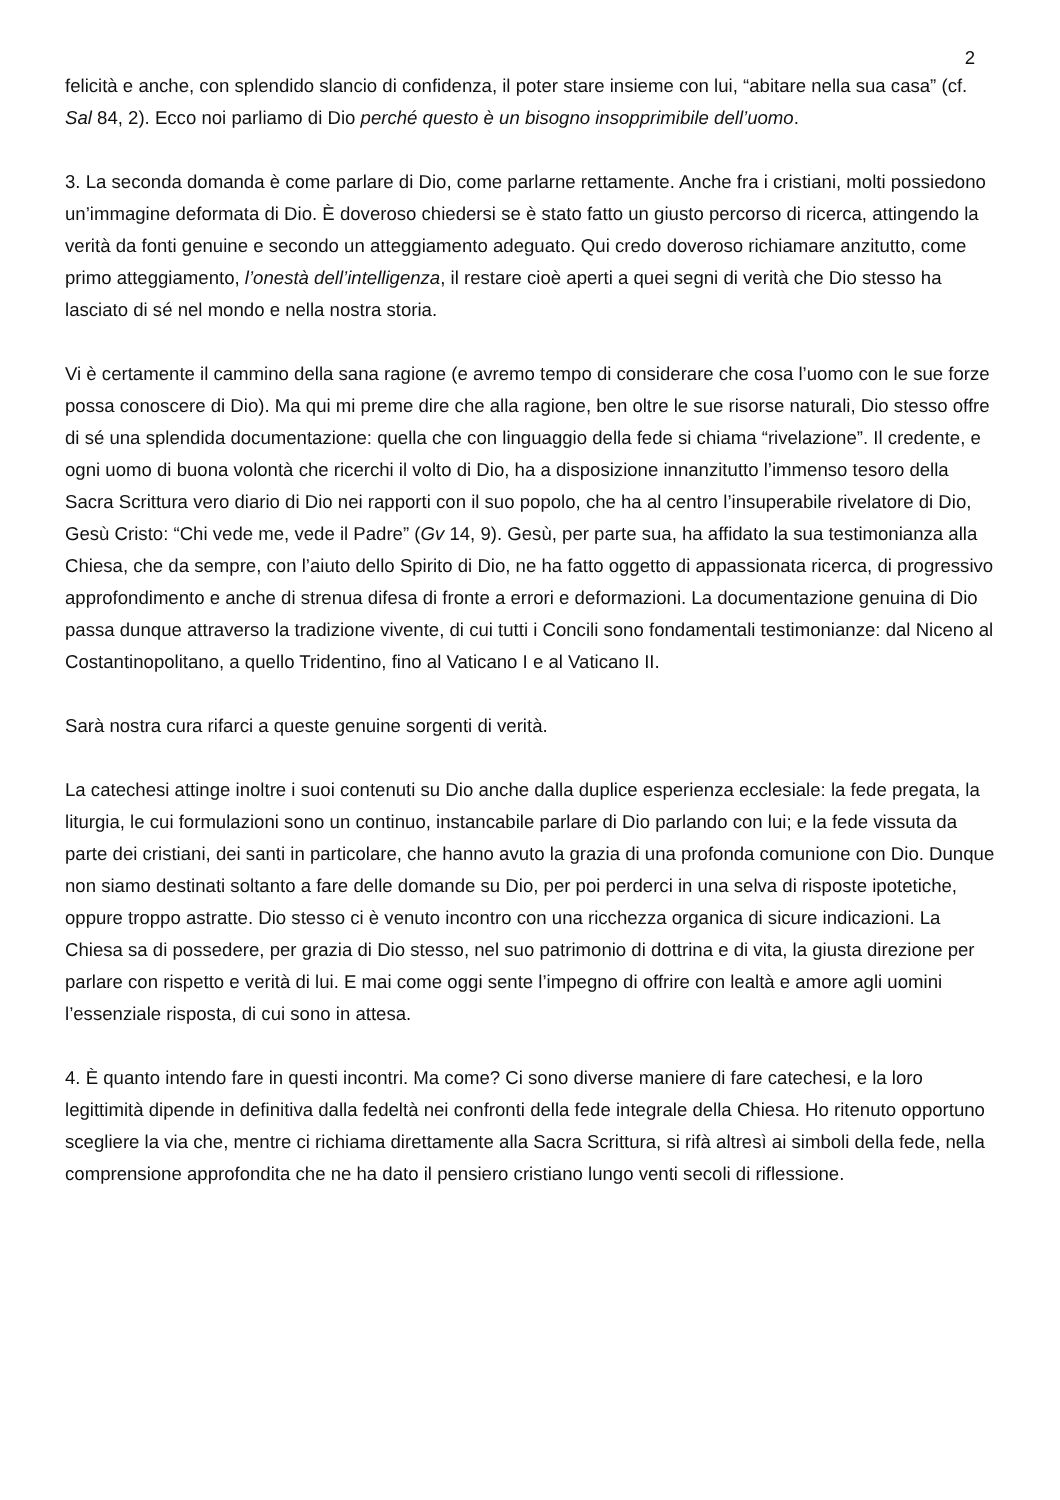2
felicità e anche, con splendido slancio di confidenza, il poter stare insieme con lui, “abitare nella sua casa” (cf. Sal 84, 2). Ecco noi parliamo di Dio perché questo è un bisogno insopprimibile dell’uomo.
3. La seconda domanda è come parlare di Dio, come parlarne rettamente. Anche fra i cristiani, molti possiedono un’immagine deformata di Dio. È doveroso chiedersi se è stato fatto un giusto percorso di ricerca, attingendo la verità da fonti genuine e secondo un atteggiamento adeguato. Qui credo doveroso richiamare anzitutto, come primo atteggiamento, l’onestà dell’intelligenza, il restare cioè aperti a quei segni di verità che Dio stesso ha lasciato di sé nel mondo e nella nostra storia.
Vi è certamente il cammino della sana ragione (e avremo tempo di considerare che cosa l’uomo con le sue forze possa conoscere di Dio). Ma qui mi preme dire che alla ragione, ben oltre le sue risorse naturali, Dio stesso offre di sé una splendida documentazione: quella che con linguaggio della fede si chiama “rivelazione”. Il credente, e ogni uomo di buona volontà che ricerchi il volto di Dio, ha a disposizione innanzitutto l’immenso tesoro della Sacra Scrittura vero diario di Dio nei rapporti con il suo popolo, che ha al centro l’insuperabile rivelatore di Dio, Gesù Cristo: “Chi vede me, vede il Padre” (Gv 14, 9). Gesù, per parte sua, ha affidato la sua testimonianza alla Chiesa, che da sempre, con l’aiuto dello Spirito di Dio, ne ha fatto oggetto di appassionata ricerca, di progressivo approfondimento e anche di strenua difesa di fronte a errori e deformazioni. La documentazione genuina di Dio passa dunque attraverso la tradizione vivente, di cui tutti i Concili sono fondamentali testimonianze: dal Niceno al Costantinopolitano, a quello Tridentino, fino al Vaticano I e al Vaticano II.
Sarà nostra cura rifarci a queste genuine sorgenti di verità.
La catechesi attinge inoltre i suoi contenuti su Dio anche dalla duplice esperienza ecclesiale: la fede pregata, la liturgia, le cui formulazioni sono un continuo, instancabile parlare di Dio parlando con lui; e la fede vissuta da parte dei cristiani, dei santi in particolare, che hanno avuto la grazia di una profonda comunione con Dio. Dunque non siamo destinati soltanto a fare delle domande su Dio, per poi perderci in una selva di risposte ipotetiche, oppure troppo astratte. Dio stesso ci è venuto incontro con una ricchezza organica di sicure indicazioni. La Chiesa sa di possedere, per grazia di Dio stesso, nel suo patrimonio di dottrina e di vita, la giusta direzione per parlare con rispetto e verità di lui. E mai come oggi sente l’impegno di offrire con lealtà e amore agli uomini l’essenziale risposta, di cui sono in attesa.
4. È quanto intendo fare in questi incontri. Ma come? Ci sono diverse maniere di fare catechesi, e la loro legittimità dipende in definitiva dalla fedeltà nei confronti della fede integrale della Chiesa. Ho ritenuto opportuno scegliere la via che, mentre ci richiama direttamente alla Sacra Scrittura, si rifà altresì ai simboli della fede, nella comprensione approfondita che ne ha dato il pensiero cristiano lungo venti secoli di riflessione.